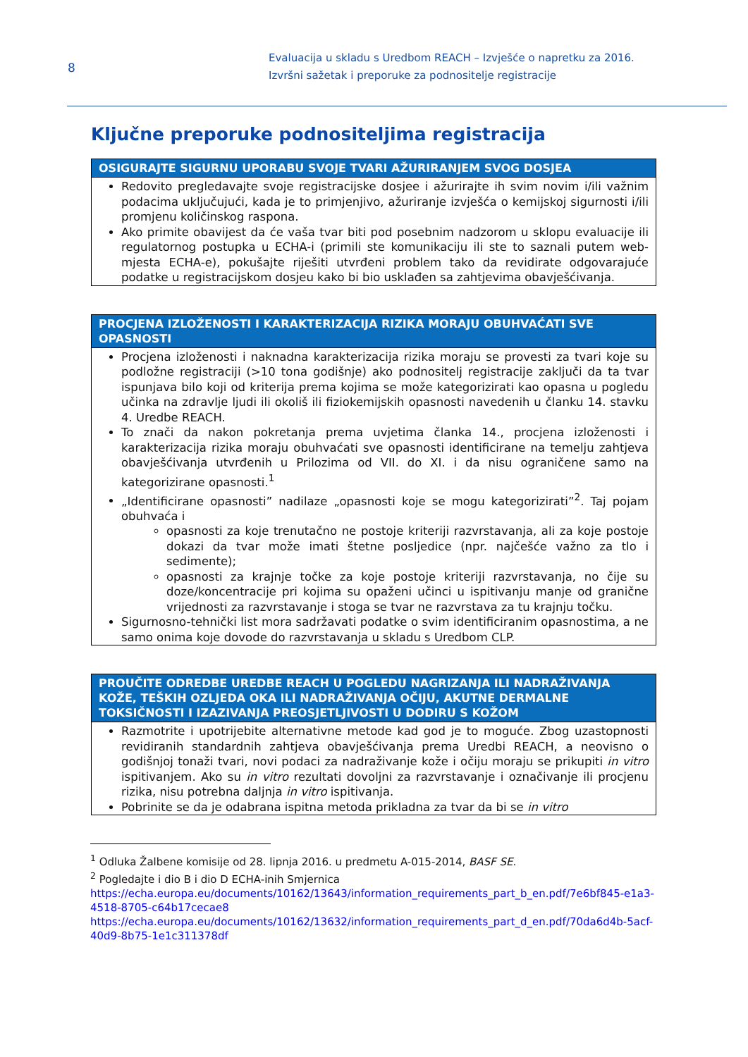8
Evaluacija u skladu s Uredbom REACH – Izvješće o napretku za 2016.
Izvršni sažetak i preporuke za podnositelje registracije
Ključne preporuke podnositeljima registracija
| OSIGURAJTE SIGURNU UPORABU SVOJE TVARI AŽURIRANJEM SVOG DOSJEA |
| --- |
| Redovito pregledavajte svoje registracijske dosjee i ažurirajte ih svim novim i/ili važnim podacima uključujući, kada je to primjenjivo, ažuriranje izvješća o kemijskoj sigurnosti i/ili promjenu količinskog raspona. Ako primite obavijest da će vaša tvar biti pod posebnim nadzorom u sklopu evaluacije ili regulatornog postupka u ECHA-i (primili ste komunikaciju ili ste to saznali putem web-mjesta ECHA-e), pokušajte riješiti utvrđeni problem tako da revidirate odgovarajuće podatke u registracijskom dosjeu kako bi bio usklađen sa zahtjevima obavješćivanja. |
| PROCJENA IZLOŽENOSTI I KARAKTERIZACIJA RIZIKA MORAJU OBUHVAĆATI SVE OPASNOSTI |
| --- |
| Procjena izloženosti i naknadna karakterizacija rizika moraju se provesti za tvari koje su podložne registraciji (>10 tona godišnje) ako podnositelj registracije zaključi da ta tvar ispunjava bilo koji od kriterija prema kojima se može kategorizirati kao opasna u pogledu učinka na zdravlje ljudi ili okoliš ili fiziokemijskih opasnosti navedenih u članku 14. stavku 4. Uredbe REACH. To znači da nakon pokretanja prema uvjetima članka 14., procjena izloženosti i karakterizacija rizika moraju obuhvaćati sve opasnosti identificirane na temelju zahtjeva obavješćivanja utvrđenih u Prilozima od VII. do XI. i da nisu ograničene samo na kategorizirane opasnosti.<sup>1</sup> „Identificirane opasnosti” nadilaze „opasnosti koje se mogu kategorizirati”<sup>2</sup>. Taj pojam obuhvaća i opasnosti za koje trenutačno ne postoje kriteriji razvrstavanja, ali za koje postoje dokazi da tvar može imati štetne posljedice (npr. najčešće važno za tlo i sedimente); opasnosti za krajnje točke za koje postoje kriteriji razvrstavanja, no čije su doze/koncentracije pri kojima su opaženi učinci u ispitivanju manje od granične vrijednosti za razvrstavanje i stoga se tvar ne razvrstava za tu krajnju točku. Sigurnosno-tehnički list mora sadržavati podatke o svim identificiranim opasnostima, a ne samo onima koje dovode do razvrstavanja u skladu s Uredbom CLP. |
| PROUČITE ODREDBE UREDBE REACH U POGLEDU NAGRIZANJA ILI NADRAŽIVANJA KOŽE, TEŠKIH OZLJEDA OKA ILI NADRAŽIVANJA OČIJU, AKUTNE DERMALNE TOKSIČNOSTI I IZAZIVANJA PREOSJETLJIVOSTI U DODIRU S KOŽOM |
| --- |
| Razmotrite i upotrijebite alternativne metode kad god je to moguće. Zbog uzastopnosti revidiranih standardnih zahtjeva obavješćivanja prema Uredbi REACH, a neovisno o godišnjoj tonaži tvari, novi podaci za nadraživanje kože i očiju moraju se prikupiti in vitro ispitivanjem. Ako su in vitro rezultati dovoljni za razvrstavanje i označivanje ili procjenu rizika, nisu potrebna daljnja in vitro ispitivanja. Pobrinite se da je odabrana ispitna metoda prikladna za tvar da bi se in vitro |
<sup>1</sup> Odluka Žalbene komisije od 28. lipnja 2016. u predmetu A-015-2014, BASF SE.
<sup>2</sup> Pogledajte i dio B i dio D ECHA-inih Smjernica
https://echa.europa.eu/documents/10162/13643/information_requirements_part_b_en.pdf/7e6bf845-e1a3-4518-8705-c64b17cecae8
https://echa.europa.eu/documents/10162/13632/information_requirements_part_d_en.pdf/70da6d4b-5acf-40d9-8b75-1e1c311378df